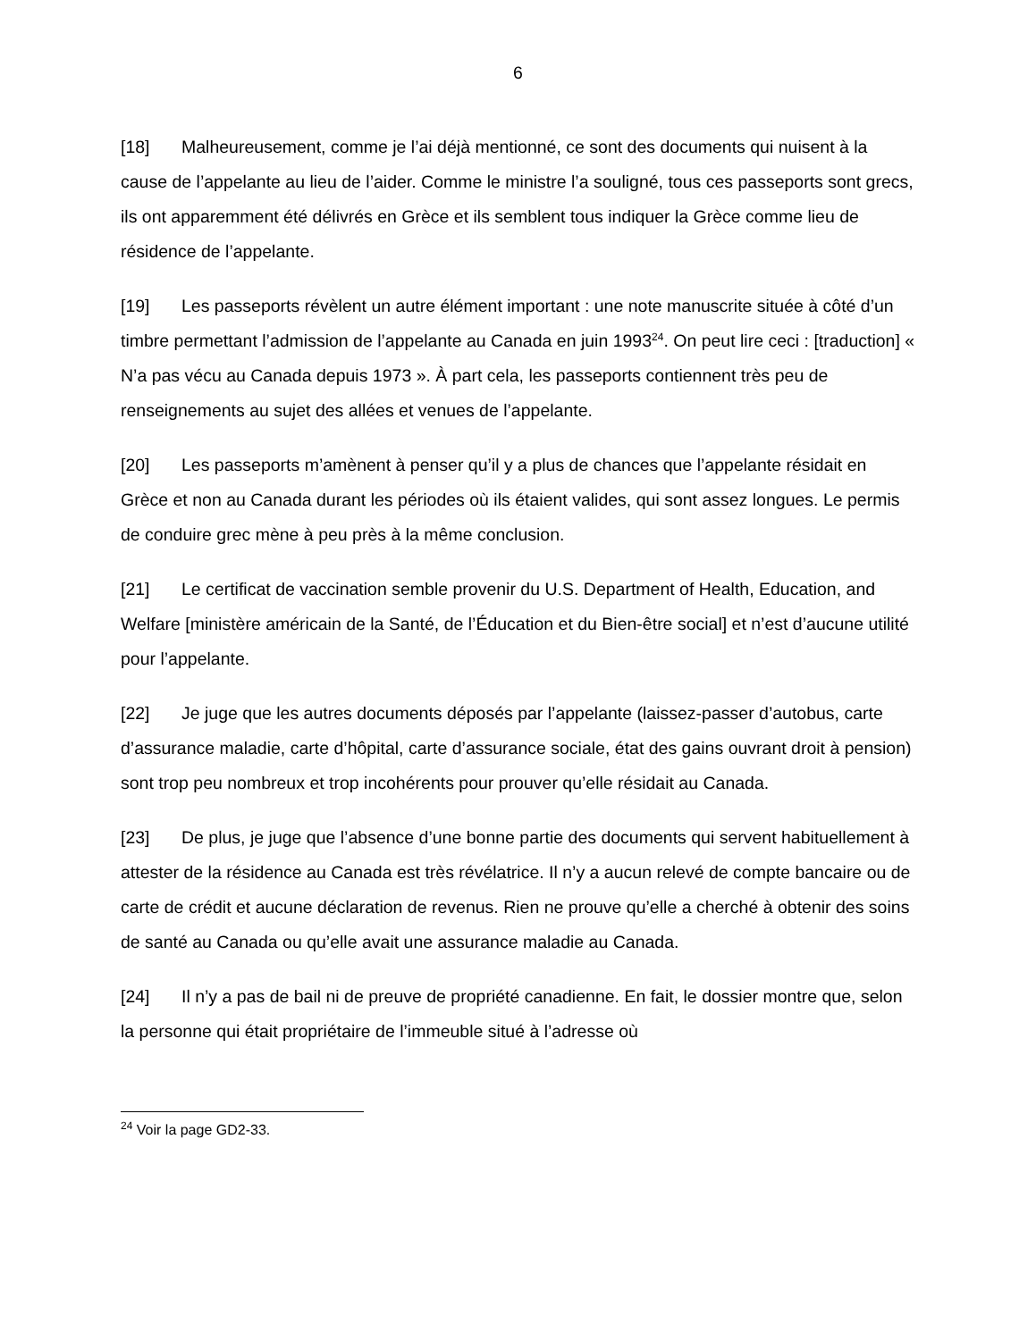6
[18] Malheureusement, comme je l’ai déjà mentionné, ce sont des documents qui nuisent à la cause de l’appelante au lieu de l’aider. Comme le ministre l’a souligné, tous ces passeports sont grecs, ils ont apparemment été délivrés en Grèce et ils semblent tous indiquer la Grèce comme lieu de résidence de l’appelante.
[19] Les passeports révèlent un autre élément important : une note manuscrite située à côté d’un timbre permettant l’admission de l’appelante au Canada en juin 1993<sup>24</sup>. On peut lire ceci : [traduction] « N’a pas vécu au Canada depuis 1973 ». À part cela, les passeports contiennent très peu de renseignements au sujet des allées et venues de l’appelante.
[20] Les passeports m’amènent à penser qu’il y a plus de chances que l’appelante résidait en Grèce et non au Canada durant les périodes où ils étaient valides, qui sont assez longues. Le permis de conduire grec mène à peu près à la même conclusion.
[21] Le certificat de vaccination semble provenir du U.S. Department of Health, Education, and Welfare [ministère américain de la Santé, de l’Éducation et du Bien-être social] et n’est d’aucune utilité pour l’appelante.
[22] Je juge que les autres documents déposés par l’appelante (laissez-passer d’autobus, carte d’assurance maladie, carte d’hôpital, carte d’assurance sociale, état des gains ouvrant droit à pension) sont trop peu nombreux et trop incohérents pour prouver qu’elle résidait au Canada.
[23] De plus, je juge que l’absence d’une bonne partie des documents qui servent habituellement à attester de la résidence au Canada est très révélatrice. Il n’y a aucun relevé de compte bancaire ou de carte de crédit et aucune déclaration de revenus. Rien ne prouve qu’elle a cherché à obtenir des soins de santé au Canada ou qu’elle avait une assurance maladie au Canada.
[24] Il n’y a pas de bail ni de preuve de propriété canadienne. En fait, le dossier montre que, selon la personne qui était propriétaire de l’immeuble situé à l’adresse où
<sup>24</sup> Voir la page GD2-33.